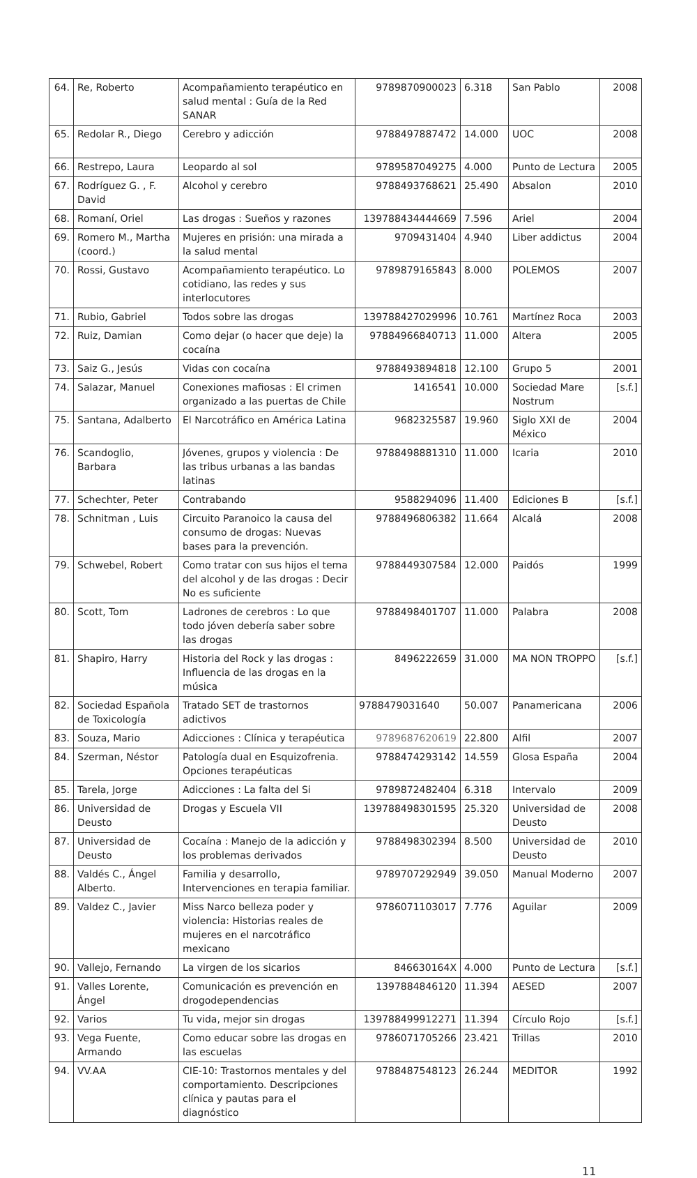| 64. | Re, Roberto | Acompañamiento terapéutico en salud mental : Guía de la Red SANAR | 9789870900023 | 6.318 | San Pablo | 2008 |
| 65. | Redolar R., Diego | Cerebro y adicción | 9788497887472 | 14.000 | UOC | 2008 |
| 66. | Restrepo, Laura | Leopardo al sol | 9789587049275 | 4.000 | Punto de Lectura | 2005 |
| 67. | Rodríguez G. , F. David | Alcohol y cerebro | 9788493768621 | 25.490 | Absalon | 2010 |
| 68. | Romaní, Oriel | Las drogas : Sueños y razones | 139788434444669 | 7.596 | Ariel | 2004 |
| 69. | Romero M., Martha (coord.) | Mujeres en prisión: una mirada a la salud mental | 9709431404 | 4.940 | Liber addictus | 2004 |
| 70. | Rossi, Gustavo | Acompañamiento terapéutico. Lo cotidiano, las redes y sus interlocutores | 9789879165843 | 8.000 | POLEMOS | 2007 |
| 71. | Rubio, Gabriel | Todos sobre las drogas | 139788427029996 | 10.761 | Martínez Roca | 2003 |
| 72. | Ruiz, Damian | Como dejar (o hacer que deje) la cocaína | 97884966840713 | 11.000 | Altera | 2005 |
| 73. | Saiz G., Jesús | Vidas con cocaína | 9788493894818 | 12.100 | Grupo 5 | 2001 |
| 74. | Salazar, Manuel | Conexiones mafiosas : El crimen organizado a las puertas de Chile | 1416541 | 10.000 | Sociedad Mare Nostrum | [s.f.] |
| 75. | Santana, Adalberto | El Narcotráfico en América Latina | 9682325587 | 19.960 | Siglo XXI de México | 2004 |
| 76. | Scandoglio, Barbara | Jóvenes, grupos y violencia : De las tribus urbanas a las bandas latinas | 9788498881310 | 11.000 | Icaria | 2010 |
| 77. | Schechter, Peter | Contrabando | 9588294096 | 11.400 | Ediciones B | [s.f.] |
| 78. | Schnitman , Luis | Circuito Paranoico la causa del consumo de drogas: Nuevas bases para la prevención. | 9788496806382 | 11.664 | Alcalá | 2008 |
| 79. | Schwebel, Robert | Como tratar con sus hijos el tema del alcohol y de las drogas : Decir No es suficiente | 9788449307584 | 12.000 | Paidós | 1999 |
| 80. | Scott, Tom | Ladrones de cerebros : Lo que todo jóven debería saber sobre las drogas | 9788498401707 | 11.000 | Palabra | 2008 |
| 81. | Shapiro, Harry | Historia del Rock y las drogas : Influencia de las drogas en la música | 8496222659 | 31.000 | MA NON TROPPO | [s.f.] |
| 82. | Sociedad Española de Toxicología | Tratado SET de trastornos adictivos | 9788479031640 | 50.007 | Panamericana | 2006 |
| 83. | Souza, Mario | Adicciones : Clínica y terapéutica | 9789687620619 | 22.800 | Alfil | 2007 |
| 84. | Szerman, Néstor | Patología dual en Esquizofrenia. Opciones terapéuticas | 9788474293142 | 14.559 | Glosa España | 2004 |
| 85. | Tarela, Jorge | Adicciones : La falta del Si | 9789872482404 | 6.318 | Intervalo | 2009 |
| 86. | Universidad de Deusto | Drogas y Escuela VII | 139788498301595 | 25.320 | Universidad de Deusto | 2008 |
| 87. | Universidad de Deusto | Cocaína : Manejo de la adicción y los problemas derivados | 9788498302394 | 8.500 | Universidad de Deusto | 2010 |
| 88. | Valdés C., Ángel Alberto. | Familia y desarrollo, Intervenciones en terapia familiar. | 9789707292949 | 39.050 | Manual Moderno | 2007 |
| 89. | Valdez C., Javier | Miss Narco belleza poder y violencia: Historias reales de mujeres en el narcotráfico mexicano | 9786071103017 | 7.776 | Aguilar | 2009 |
| 90. | Vallejo, Fernando | La virgen de los sicarios | 846630164X | 4.000 | Punto de Lectura | [s.f.] |
| 91. | Valles Lorente, Ángel | Comunicación es prevención en drogodependencias | 1397884846120 | 11.394 | AESED | 2007 |
| 92. | Varios | Tu vida, mejor sin drogas | 139788499912271 | 11.394 | Círculo Rojo | [s.f.] |
| 93. | Vega Fuente, Armando | Como educar sobre las drogas en las escuelas | 9786071705266 | 23.421 | Trillas | 2010 |
| 94. | VV.AA | CIE-10: Trastornos mentales y del comportamiento. Descripciones clínica y pautas para el diagnóstico | 9788487548123 | 26.244 | MEDITOR | 1992 |
11